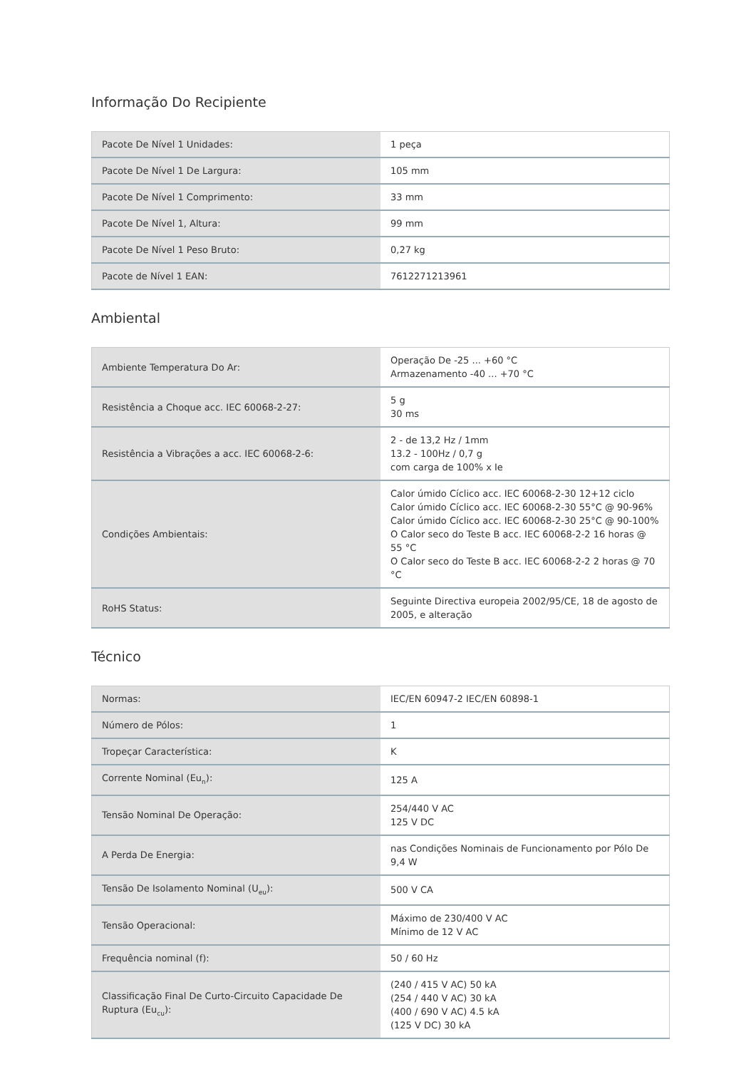Informação Do Recipiente
| Pacote De Nível 1 Unidades: | 1 peça |
| Pacote De Nível 1 De Largura: | 105 mm |
| Pacote De Nível 1 Comprimento: | 33 mm |
| Pacote De Nível 1, Altura: | 99 mm |
| Pacote De Nível 1 Peso Bruto: | 0,27 kg |
| Pacote de Nível 1 EAN: | 7612271213961 |
Ambiental
| Ambiente Temperatura Do Ar: | Operação De -25 ... +60 °C Armazenamento -40 ... +70 °C |
| Resistência a Choque acc. IEC 60068-2-27: | 5 g 30 ms |
| Resistência a Vibrações a acc. IEC 60068-2-6: | 2 - de 13,2 Hz / 1mm 13.2 - 100Hz / 0,7 g com carga de 100% x Ie |
| Condições Ambientais: | Calor úmido Cíclico acc. IEC 60068-2-30 12+12 ciclo Calor úmido Cíclico acc. IEC 60068-2-30 55°C @ 90-96% Calor úmido Cíclico acc. IEC 60068-2-30 25°C @ 90-100% O Calor seco do Teste B acc. IEC 60068-2-2 16 horas @ 55 °C O Calor seco do Teste B acc. IEC 60068-2-2 2 horas @ 70 °C |
| RoHS Status: | Seguinte Directiva europeia 2002/95/CE, 18 de agosto de 2005, e alteração |
Técnico
| Normas: | IEC/EN 60947-2 IEC/EN 60898-1 |
| Número de Pólos: | 1 |
| Tropeçar Característica: | K |
| Corrente Nominal (Eu<sub>n</sub>): | 125 A |
| Tensão Nominal De Operação: | 254/440 V AC 125 V DC |
| A Perda De Energia: | nas Condições Nominais de Funcionamento por Pólo De 9,4 W |
| Tensão De Isolamento Nominal (U<sub>eu</sub>): | 500 V CA |
| Tensão Operacional: | Máximo de 230/400 V AC Mínimo de 12 V AC |
| Frequência nominal (f): | 50 / 60 Hz |
| Classificação Final De Curto-Circuito Capacidade De Ruptura (Eu<sub>cu</sub>): | (240 / 415 V AC) 50 kA (254 / 440 V AC) 30 kA (400 / 690 V AC) 4.5 kA (125 V DC) 30 kA |